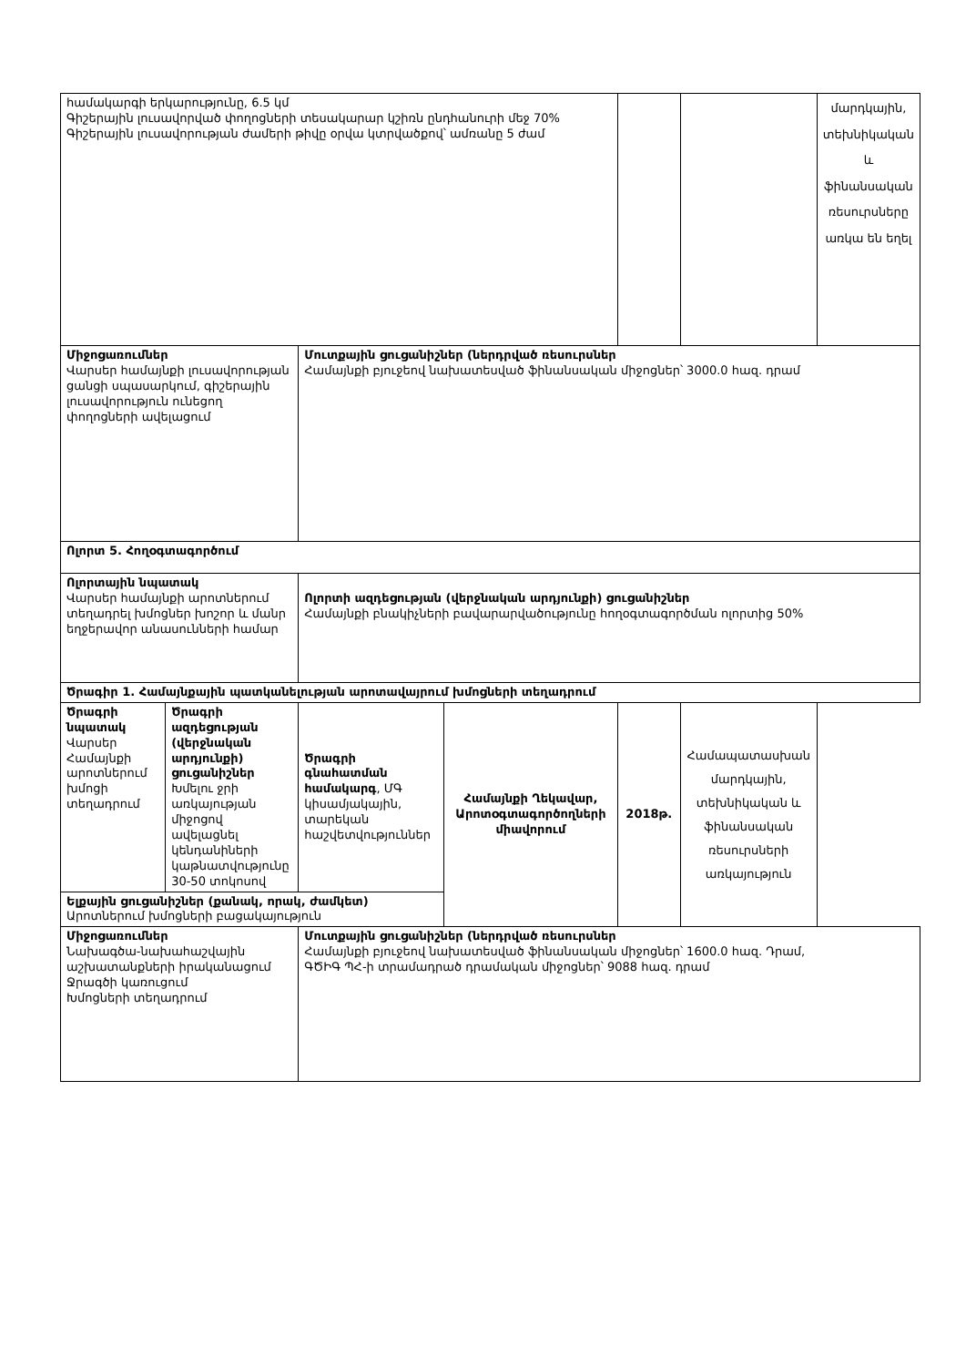| համակարգի երկարությունը, 6.5 կմ Գիշերային լուսավորված փողոցների տեսակարար կշիռն ընդհանուրի մեջ 70% Գիշերային լուսավորության ժամերի թիվը օրվա կտրվածքով՝ ամռանը 5 ժամ | | | | | | մարդկային, տեխնիկական և ֆինանսական ռեսուրսները առկա են եղել |
| Միջոցառումներ Վարսեր համայնքի լուսավորության ցանցի սպասարկում, գիշերային լուսավորություն ունեցող փողոցների ավելացում | | Մուտքային ցուցանիշներ (ներդրված ռեսուրսներ Համայնքի բյուջեով նախատեսված ֆինանսական միջոցներ՝ 3000.0 հազ. դրամ | | | | |
| Ոլորտ 5. Հողօգտագործում | | | | | | |
| Ոլորտային նպատակ Վարսեր համայնքի արոտներում տեղադրել խմոցներ խոշոր և մանր եղջերավոր անասունների համար | | Ոլորտի ազդեցության (վերջնական արդյունքի) ցուցանիշներ Համայնքի բնակիչների բավարարվածությունը հողօգտագործման ոլորտից 50% | | | | |
| Ծրագիր 1. Համայնքային պատկանելության արոտավայրում խմոցների տեղադրում | | | | | | |
| Ծրագրի նպատակ Վարսեր Համայնքի արոտներում խմոցի տեղադրում | Ծրագրի ազդեցության (վերջնական արդյունքի) ցուցանիշներ Խմելու ջրի առկայության միջոցով ավելացնել կենդանիների կաթնատվությունը 30-50 տոկոսով | Ծրագրի գնահատման համակարգ , ՄԳ կիսամյակային, տարեկան հաշվետվություններ | Համայնքի Ղեկավար, Արոտօգտագործողների միավորում | 2018թ. | Համապատասխան մարդկային, տեխնիկական և ֆինանսական ռեսուրսների առկայություն | |
| Ելքային ցուցանիշներ (քանակ, որակ, ժամկետ) Արոտներում խմոցների բացակայություն | | | | | | |
| Միջոցառումներ Նախագծա-նախահաշվային աշխատանքների իրականացում Ջրագծի կառուցում Խմոցների տեղադրում | | Մուտքային ցուցանիշներ (ներդրված ռեսուրսներ Համայնքի բյուջեով նախատեսված ֆինանսական միջոցներ՝ 1600.0 հազ. Դրամ, ԳԾԻԳ ՊՀ-ի տրամադրած դրամական միջոցներ՝ 9088 հազ. դրամ | | | | |